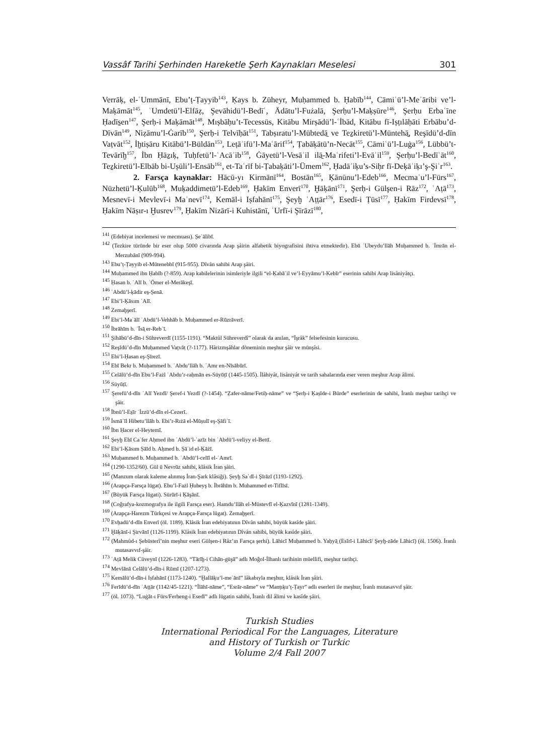Vassâf Tarihi Şerhinden Hareketle Şerh Kaynakları Meselesi 301
Verrāķ, el-ʿUmmānī, Ebu’ṭ-Ṭayyib<sup>143</sup>, Ķays b. Züheyr, Muḥammed b. Ḥabīb<sup>144</sup>, Cāmiʿü’l-Meʾāribi ve’l-Maķāmāt<sup>145</sup>, ʿUmdetü’l-Elfāẓ, Şevāhidü’l-Bedīʿ, Ādātu’l-Fużalā, Şerḥu’l-Maķṣūre<sup>146</sup>, Şerḥu Erbaʿīne Ḥadīs̱en<sup>147</sup>, Şerḥ-i Maķāmāt<sup>148</sup>, Mıṣbāḥu’t-Tecessüs, Kitābu Mirṣādü’l-ʿİbād, Kitābu fī-Iṣṭılāḥāti Erbābu’d-Dīvān<sup>149</sup>, Niẓāmu’l-Ġarīb<sup>150</sup>, Şerḥ-i Telvīḥāt<sup>151</sup>, Tabṣıratu’l-Mübtedā̱ ve Teẕkiretü’l-Müntehā̱, Reşīdü’d-dīn Vaṭvāt<sup>152</sup>, İḫtiṣāru Kitābü’l-Büldān<sup>153</sup>, Leṭāʾifü’l-Maʿārif<sup>154</sup>, Ṭabāķātü’n-Necāt<sup>155</sup>, Cāmiʿü’l-Luġa<sup>156</sup>, Lübbü’t-Tevārīḫ<sup>157</sup>, İbn Ḥāẕıķ, Tuḥfetü’l-ʿAcāʾib<sup>158</sup>, Ġāyetü’l-Vesāʾil ilā̱-Maʿrifeti’l-Evāʾil<sup>159</sup>, Şerḥu’l-Bedīʿāt<sup>160</sup>, Teẕkiretü’l-Elbāb bi-Uṣūli’l-Ensāb<sup>161</sup>, et-Taʿrīf bi-Ṭabaķāti’l-Ümem<sup>162</sup>, Ḥadāʾiķu’s-Siḥr fī-Deķāʾiķı’ş-Şiʿr<sup>163</sup>.
2. Farsça kaynaklar: Hācū-yı Kirmānī<sup>164</sup>, Bostān<sup>165</sup>, Ķānūnu’l-Edeb<sup>166</sup>, Mecmaʿu’l-Fürs<sup>167</sup>, Nüzhetü’l-Ķulūb<sup>168</sup>, Muķaddimetü’l-Edeb<sup>169</sup>, Ḥakīm Enverī<sup>170</sup>, Ḫāķānī<sup>171</sup>, Şerḥ-i Gülşen-i Rāz<sup>172</sup>, ʿAṭā<sup>173</sup>, Mesnevī-i Mevlevī-i Maʿnevī<sup>174</sup>, Kemāl-i Iṣfahānī<sup>175</sup>, Şeyḫ ʿAṭṭār<sup>176</sup>, Esedī-i Ṭūsī<sup>177</sup>, Ḥakīm Firdevsī<sup>178</sup>, Ḥakīm Nāṣır-ı Ḫusrev<sup>179</sup>, Ḥakīm Nizārī-i Kuhistānī, ʿUrfī-i Şīrāzī<sup>180</sup>,
<sup>141</sup> (Edebiyat incelemesi ve mecmuası). S̱eʿālibī.
<sup>142</sup> (Tezkire türünde bir eser olup 5000 civarında Arap şâirin alfabetik biyografisini ihtiva etmektedir). Ebū ʿUbeydu’llāh Muḥammed b. ʿİmrān el-Merzubānī (909-994).
<sup>143</sup> Ebu’ṭ-Ṭayyib el-Mütenebbī (915-955). Dîvân sahibi Arap şâiri.
<sup>144</sup> Muḥammed ibn Ḥabīb (?-859). Arap kabilelerinin isimleriyle ilgili “el-Ķabāʾil ve’l-Eyyāmu’l-Kebīr” eserinin sahibi Arap lisâniyâtçı.
<sup>145</sup> Ḥasan b. ʿAlī b. ʿÖmer el-Merākeşī.
<sup>146</sup> ʿAbdü’l-ķādir es̱-S̱enā.
<sup>147</sup> Ebi’l-Ķāsım ʿAlī.
<sup>148</sup> Zemaḫşerī.
<sup>149</sup> Ebi’l-Maʿālī ʿAbdü’l-Vehhāb b. Muḥammed er-Rūzrāverī.
<sup>150</sup> İbrāhīm b. ʿĪsā̱ er-Rebʿī.
<sup>151</sup> Şihābü’d-dīn-i Sühreverdī (1155-1191). “Maktûl Sühreverdî” olarak da anılan, “İşrâk” felsefesinin kurucusu.
<sup>152</sup> Reşīdü’d-dīn Muḥammed Vaṭvāṭ (?-1177). Hârizmşâhlar döneminin meşhur şâir ve münşîsi.
<sup>153</sup> Ebi’l-Ḥasan eş-Şīrezī.
<sup>154</sup> Ebī Bekr b. Muḥammed b. ʿAbdu’llāh b. ʿAmr en-Nīsābūrī.
<sup>155</sup> Celālü’d-dīn Ebu’l-Fażl ʿAbdu’r-raḥmān es-Süyūṭī (1445-1505). İlâhiyât, lisâniyât ve tarih sahalarında eser veren meşhur Arap âlimi.
<sup>156</sup> Süyūṭī.
<sup>157</sup> Şerefü’d-dīn ʿAlī Yezdī/ Şeref-i Yezdī (?-1454). “Ẓafer-nāme/Fetiḥ-nāme” ve “Şerḥ-i Ķaṣīde-i Bürde” eserlerinin de sahibi, İranlı meşhur tarihçi ve şâir.
<sup>158</sup> İbnü’l-Es̱īr ʿİzzü’d-dīn el-Cezerī.
<sup>159</sup> İsmāʿīl Hibetu’llāh b. Ebi’r-Rıżā el-Mūṣulī eş-Şāfiʿī.
<sup>160</sup> İbn Ḥacer el-Heytemī.
<sup>161</sup> Şeyḫ Ebī Caʿfer Aḥmed ibn ʿAbdü’l-ʿazīz bin ʿAbdü’l-veliyy el-Bettī.
<sup>162</sup> Ebi’l-Ķāsım Ṣāīd b. Aḥmed b. Ṣāʿid el-Ķāżī.
<sup>163</sup> Muḥammed b. Muḥammed b. ʿAbdü’l-celīl el-ʿAmrī.
<sup>164</sup> (1290-1352/60). Gül ü Nevrūz sahibi, klâsik İran şâiri.
<sup>165</sup> (Manzum olarak kaleme alınmış İran-Şark klâsiği). Şeyḫ Saʿdī-i Şīrāzī (1193-1292).
<sup>166</sup> (Arapça-Farsça lügat). Ebu’l-Fażl Ḥubeyş b. İbrāhīm b. Muhammed et-Tiflīsī.
<sup>167</sup> (Büyük Farsça lügati). Sürūrī-i Ķāşānī.
<sup>168</sup> (Coğrafya-kozmografya ile ilgili Farsça eser). Hamdu’llāh el-Müstevfī el-Ķazvīnī (1281-1349).
<sup>169</sup> (Arapça-Harezm Türkçesi ve Arapça-Farsça lügat). Zemaḫşerī.
<sup>170</sup> Evḥadü’d-dīn Enverī (öl. 1189). Klâsik İran edebiyatının Dîvân sahibi, büyük kasîde şâiri.
<sup>171</sup> Ḫāķānī-i Şirvānī (1126-1199). Klâsik İran edebiyatının Dîvân sahibi, büyük kasîde şâiri.
<sup>172</sup> (Mahmûd-ı Şebüsterî’nin meşhur eseri Gülşen-i Râz’ın Farsça şerhi). Lāhicī Muḥammed b. Yaḥyā̱ (Esīrī-i Lāhicī/ Şeyḫ-zāde Lāhicī) (öl. 1506). İranlı mutasavvıf-şâir.
<sup>173</sup> ʿAṭā Melik Cüveynī (1226-1283). “Tārīḫ-i Cihān-güşā” adlı Moğol-İlhanlı tarihinin müellifi, meşhur tarihçi.
<sup>174</sup> Mevlānā Celālü’d-dīn-i Rūmī (1207-1273).
<sup>175</sup> Kemālü’d-dīn-i Iṣfahānī (1173-1240). “Ḫallāķu’l-meʿānī” lâkabıyla meşhur, klâsik İran şâiri.
<sup>176</sup> Ferīdü’d-dīn ʿAṭṭār (1142/45-1221). “İlāhī-nāme”, “Esrār-nāme” ve “Manṭıķu’ṭ-Ṭayr” adlı eserleri ile meşhur, İranlı mutasavvıf şâir.
<sup>177</sup> (öl. 1073). “Luġāt-ı Fürs/Ferheng-i Esedī” adlı lügatin sahibi, İranlı dil âlimi ve kasîde şâiri.
Turkish Studies
International Periodical For the Languages, Literature
and History of Turkish or Turkic
Volume 2/4 Fall 2007